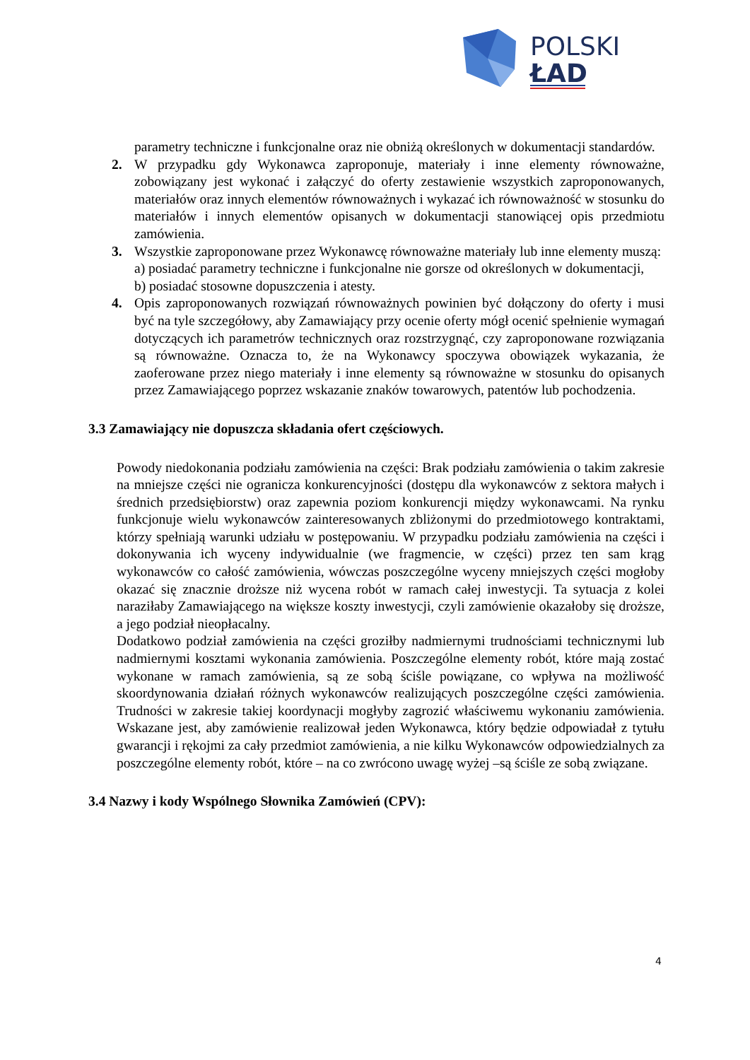POLSKI
ŁAD
parametry techniczne i funkcjonalne oraz nie obniżą określonych w dokumentacji standardów.
2. W przypadku gdy Wykonawca zaproponuje, materiały i inne elementy równoważne, zobowiązany jest wykonać i załączyć do oferty zestawienie wszystkich zaproponowanych, materiałów oraz innych elementów równoważnych i wykazać ich równoważność w stosunku do materiałów i innych elementów opisanych w dokumentacji stanowiącej opis przedmiotu zamówienia.
3. Wszystkie zaproponowane przez Wykonawcę równoważne materiały lub inne elementy muszą:
a) posiadać parametry techniczne i funkcjonalne nie gorsze od określonych w dokumentacji,
b) posiadać stosowne dopuszczenia i atesty.
4. Opis zaproponowanych rozwiązań równoważnych powinien być dołączony do oferty i musi być na tyle szczegółowy, aby Zamawiający przy ocenie oferty mógł ocenić spełnienie wymagań dotyczących ich parametrów technicznych oraz rozstrzygnąć, czy zaproponowane rozwiązania są równoważne. Oznacza to, że na Wykonawcy spoczywa obowiązek wykazania, że zaoferowane przez niego materiały i inne elementy są równoważne w stosunku do opisanych przez Zamawiającego poprzez wskazanie znaków towarowych, patentów lub pochodzenia.
3.3 Zamawiający nie dopuszcza składania ofert częściowych.
Powody niedokonania podziału zamówienia na części: Brak podziału zamówienia o takim zakresie na mniejsze części nie ogranicza konkurencyjności (dostępu dla wykonawców z sektora małych i średnich przedsiębiorstw) oraz zapewnia poziom konkurencji między wykonawcami. Na rynku funkcjonuje wielu wykonawców zainteresowanych zbliżonymi do przedmiotowego kontraktami, którzy spełniają warunki udziału w postępowaniu. W przypadku podziału zamówienia na części i dokonywania ich wyceny indywidualnie (we fragmencie, w części) przez ten sam krąg wykonawców co całość zamówienia, wówczas poszczególne wyceny mniejszych części mogłoby okazać się znacznie droższe niż wycena robót w ramach całej inwestycji. Ta sytuacja z kolei naraziłaby Zamawiającego na większe koszty inwestycji, czyli zamówienie okazałoby się droższe, a jego podział nieopłacalny.
Dodatkowo podział zamówienia na części groziłby nadmiernymi trudnościami technicznymi lub nadmiernymi kosztami wykonania zamówienia. Poszczególne elementy robót, które mają zostać wykonane w ramach zamówienia, są ze sobą ściśle powiązane, co wpływa na możliwość skoordynowania działań różnych wykonawców realizujących poszczególne części zamówienia. Trudności w zakresie takiej koordynacji mogłyby zagrozić właściwemu wykonaniu zamówienia. Wskazane jest, aby zamówienie realizował jeden Wykonawca, który będzie odpowiadał z tytułu gwarancji i rękojmi za cały przedmiot zamówienia, a nie kilku Wykonawców odpowiedzialnych za poszczególne elementy robót, które – na co zwrócono uwagę wyżej –są ściśle ze sobą związane.
3.4 Nazwy i kody Wspólnego Słownika Zamówień (CPV):
4